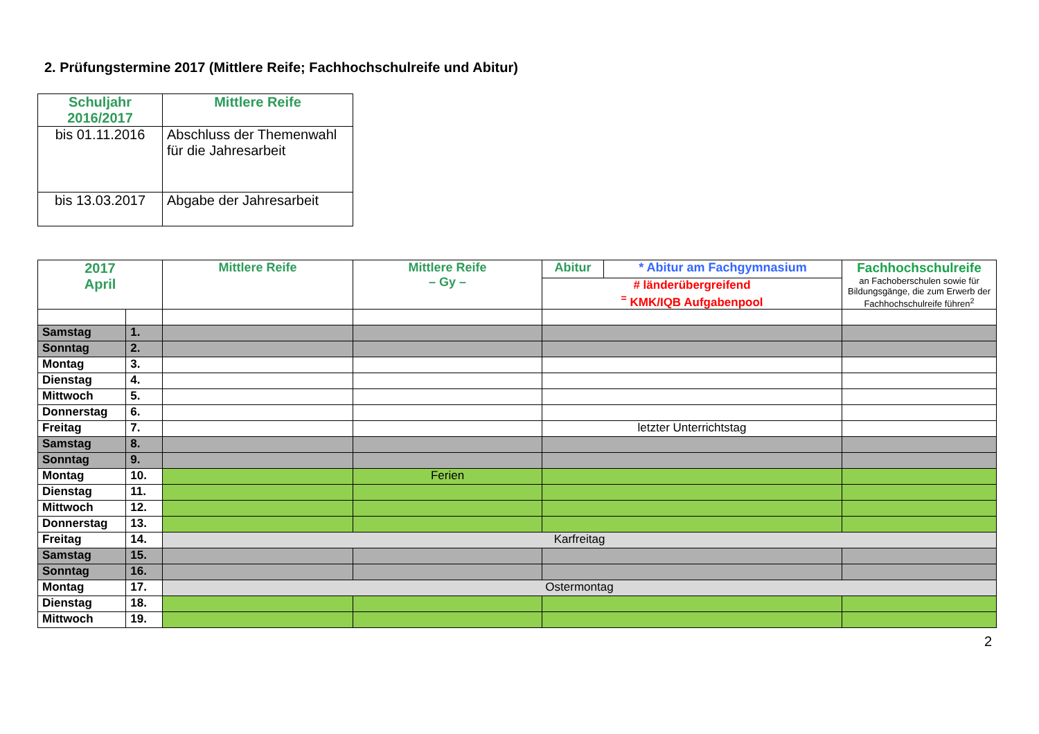2. Prüfungstermine 2017 (Mittlere Reife; Fachhochschulreife und Abitur)
| Schuljahr 2016/2017 | Mittlere Reife |
| --- | --- |
| bis 01.11.2016 | Abschluss der Themenwahl für die Jahresarbeit |
| bis 13.03.2017 | Abgabe der Jahresarbeit |
| 2017 April | | Mittlere Reife | Mittlere Reife – Gy – | Abitur | * Abitur am Fachgymnasium | Fachhochschulreife an Fachoberschulen sowie für Bildungsgänge, die zum Erwerb der Fachhochschulreife führen<sup>2</sup> |
| --- | --- | --- | --- | --- | --- | --- |
| | | | | # länderübergreifend <sup>=</sup> KMK/IQB Aufgabenpool | | |
| Samstag | 1. | | | | | |
| Sonntag | 2. | | | | | |
| Montag | 3. | | | | | |
| Dienstag | 4. | | | | | |
| Mittwoch | 5. | | | | | |
| Donnerstag | 6. | | | | | |
| Freitag | 7. | | | letzter Unterrichtstag | | |
| Samstag | 8. | | | | | |
| Sonntag | 9. | | | | | |
| Montag | 10. | | Ferien | | | |
| Dienstag | 11. | | | | | |
| Mittwoch | 12. | | | | | |
| Donnerstag | 13. | | | | | |
| Freitag | 14. | Karfreitag | | | | |
| Samstag | 15. | | | | | |
| Sonntag | 16. | | | | | |
| Montag | 17. | Ostermontag | | | | |
| Dienstag | 18. | | | | | |
| Mittwoch | 19. | | | | | |
2